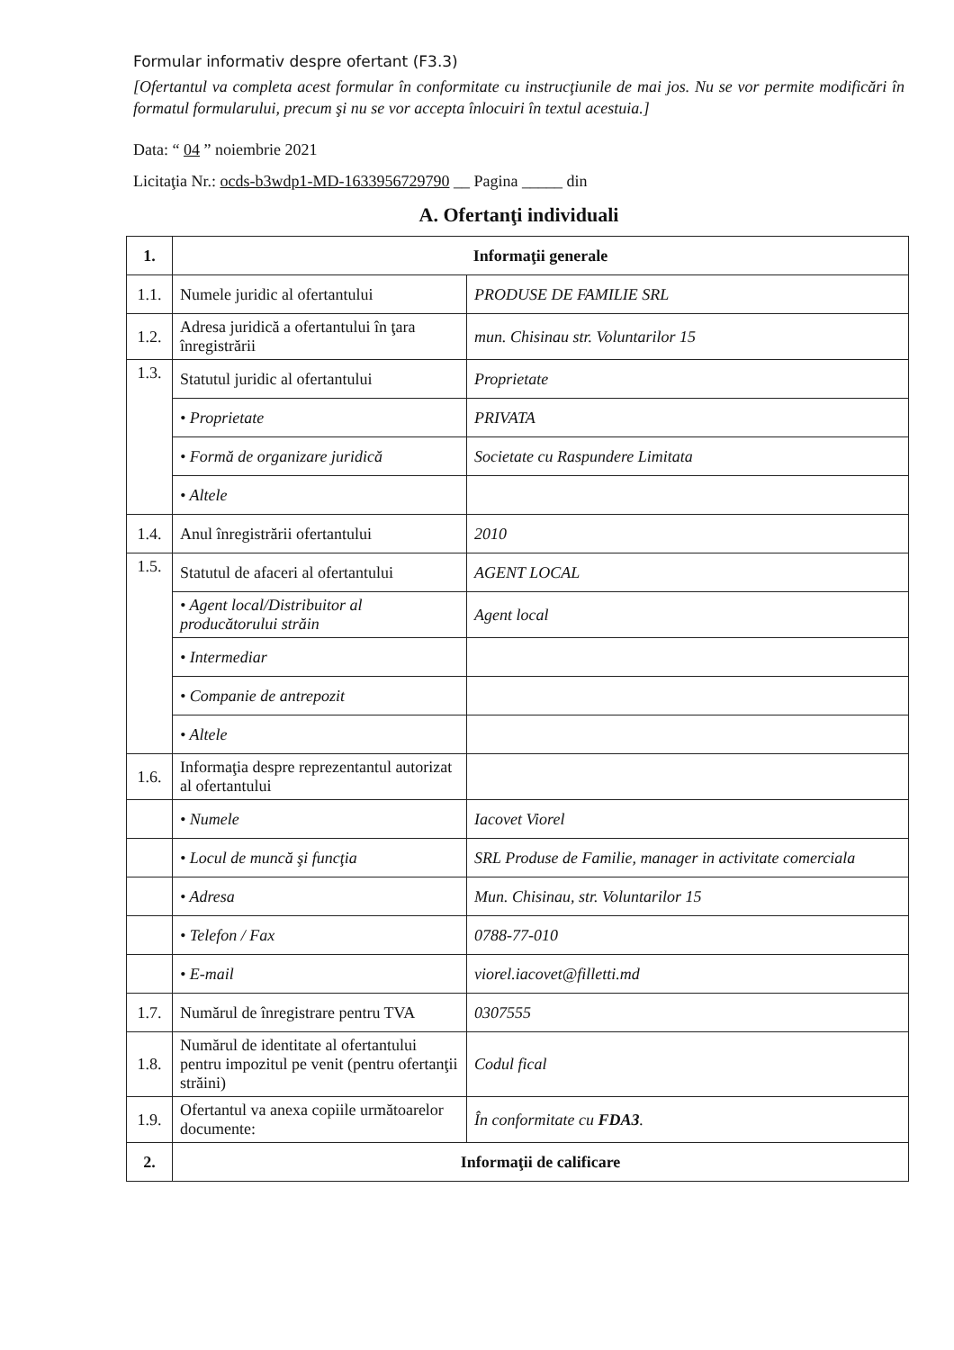Formular informativ despre ofertant (F3.3)
[Ofertantul va completa acest formular în conformitate cu instrucţiunile de mai jos. Nu se vor permite modificări în formatul formularului, precum şi nu se vor accepta înlocuiri în textul acestuia.]
Data: “ 04 ” noiembrie 2021
Licitaţia Nr.: ocds-b3wdp1-MD-1633956729790 __ Pagina _____ din
A. Ofertanţi individuali
| 1. | Informaţii generale | |
| --- | --- | --- |
| 1.1. | Numele juridic al ofertantului | PRODUSE DE FAMILIE SRL |
| 1.2. | Adresa juridică a ofertantului în ţara înregistrării | mun. Chisinau str. Voluntarilor 15 |
| 1.3. | Statutul juridic al ofertantului | Proprietate |
| | • Proprietate | PRIVATA |
| | • Formă de organizare juridică | Societate cu Raspundere Limitata |
| | • Altele | |
| 1.4. | Anul înregistrării ofertantului | 2010 |
| 1.5. | Statutul de afaceri al ofertantului | AGENT LOCAL |
| | • Agent local/Distribuitor al producătorului străin | Agent local |
| | • Intermediar | |
| | • Companie de antrepozit | |
| | • Altele | |
| 1.6. | Informaţia despre reprezentantul autorizat al ofertantului | |
| | • Numele | Iacovet Viorel |
| | • Locul de muncă şi funcţia | SRL Produse de Familie, manager in activitate comerciala |
| | • Adresa | Mun. Chisinau, str. Voluntarilor 15 |
| | • Telefon / Fax | 0788-77-010 |
| | • E-mail | viorel.iacovet@filletti.md |
| 1.7. | Numărul de înregistrare pentru TVA | 0307555 |
| 1.8. | Numărul de identitate al ofertantului pentru impozitul pe venit (pentru ofertanţii străini) | Codul fical |
| 1.9. | Ofertantul va anexa copiile următoarelor documente: | În conformitate cu FDA3 . |
| 2. | Informaţii de calificare | |